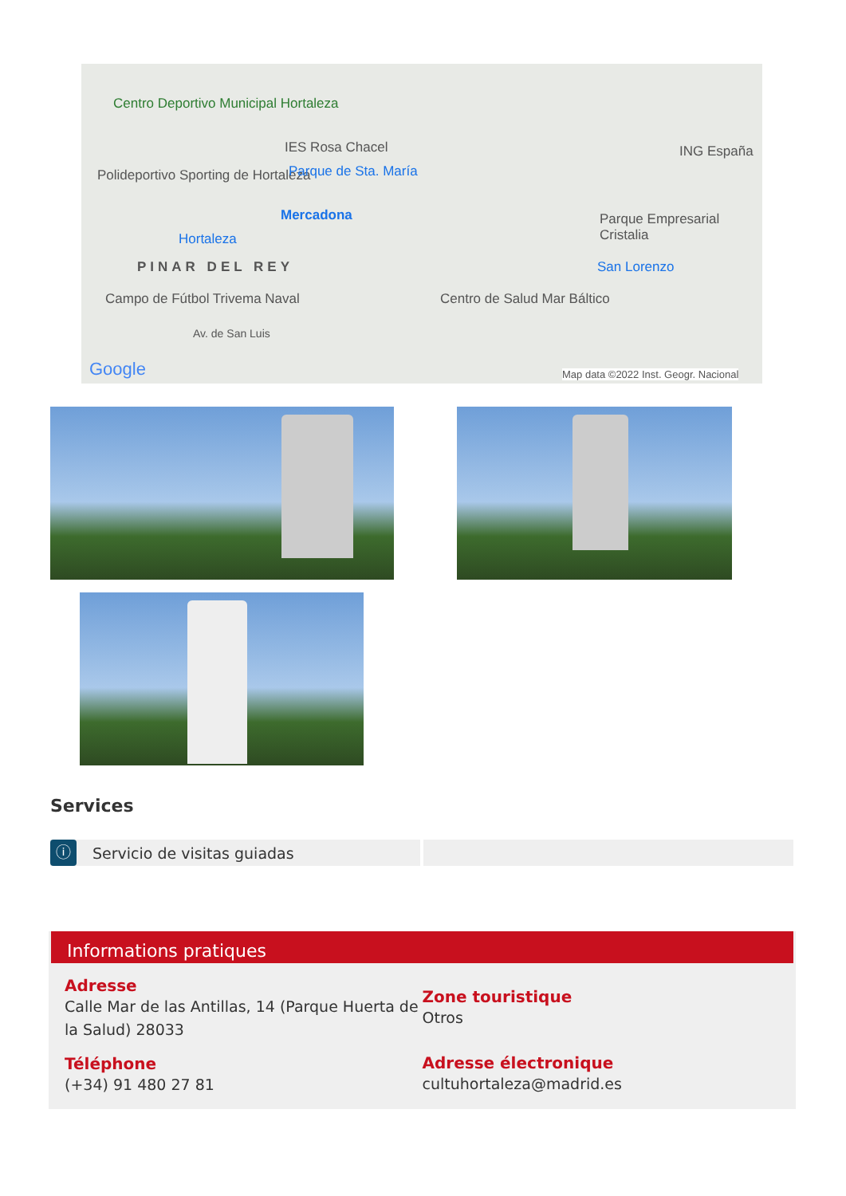Centro Deportivo Municipal Hortaleza
IES Rosa Chacel
Polideportivo Sporting de Hortaleza Parque de Sta. María
Mercadona
Hortaleza
PINAR DEL REY San Lorenzo
Parque Empresarial Cristalia
ING España
Campo de Fútbol Trivema Naval Centro de Salud Mar Báltico
Av. de San Luis
Google Map data ©2022 Inst. Geogr. Nacional
Services
ⓘ Servicio de visitas guiadas
Informations pratiques
Adresse
Calle Mar de las Antillas, 14 (Parque Huerta de la Salud) 28033
Téléphone
(+34) 91 480 27 81
Zone touristique
Otros
Adresse électronique
cultuhortaleza@madrid.es